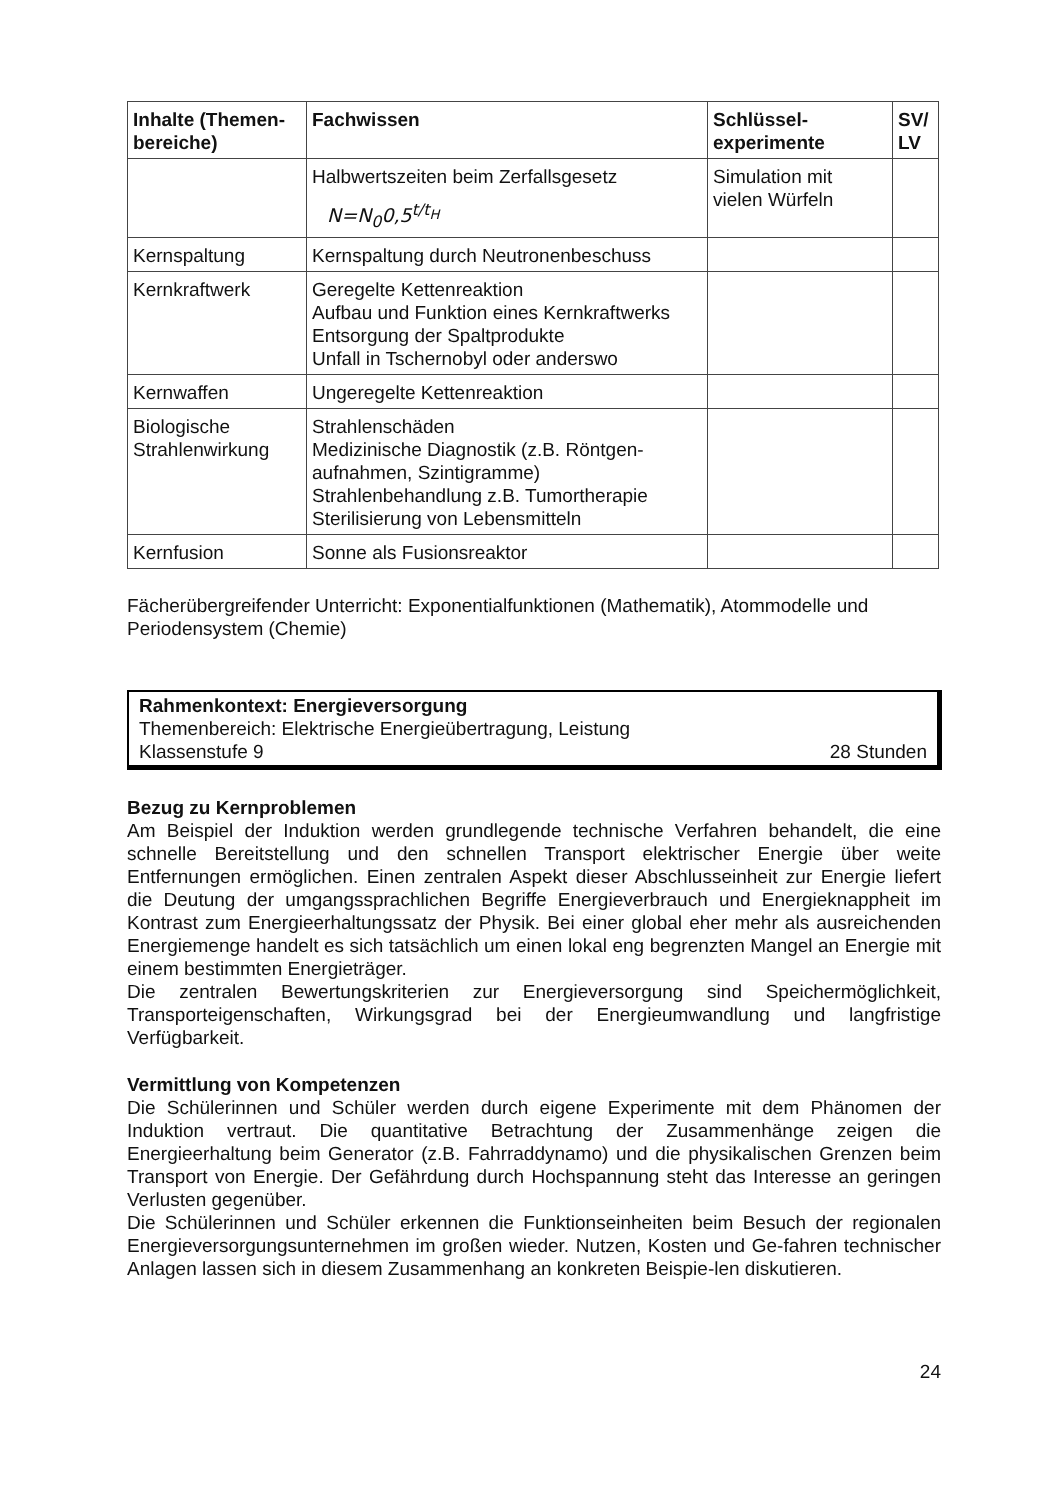| Inhalte (Themen-bereiche) | Fachwissen | Schlüssel-experimente | SV/ LV |
| --- | --- | --- | --- |
| | Halbwertszeiten beim Zerfallsgesetz N=N<sub>0</sub>0,5<sup>t/t<sub>H</sub></sup> | Simulation mit vielen Würfeln | |
| Kernspaltung | Kernspaltung durch Neutronenbeschuss | | |
| Kernkraftwerk | Geregelte Kettenreaktion Aufbau und Funktion eines Kernkraftwerks Entsorgung der Spaltprodukte Unfall in Tschernobyl oder anderswo | | |
| Kernwaffen | Ungeregelte Kettenreaktion | | |
| Biologische Strahlenwirkung | Strahlenschäden Medizinische Diagnostik (z.B. Röntgen-aufnahmen, Szintigramme) Strahlenbehandlung z.B. Tumortherapie Sterilisierung von Lebensmitteln | | |
| Kernfusion | Sonne als Fusionsreaktor | | |
Fächerübergreifender Unterricht: Exponentialfunktionen (Mathematik), Atommodelle und Periodensystem (Chemie)
Rahmenkontext: Energieversorgung
Themenbereich: Elektrische Energieübertragung, Leistung
Klassenstufe 9 28 Stunden
Bezug zu Kernproblemen
Am Beispiel der Induktion werden grundlegende technische Verfahren behandelt, die eine schnelle Bereitstellung und den schnellen Transport elektrischer Energie über weite Entfernungen ermöglichen. Einen zentralen Aspekt dieser Abschlusseinheit zur Energie liefert die Deutung der umgangssprachlichen Begriffe Energieverbrauch und Energieknappheit im Kontrast zum Energieerhaltungssatz der Physik. Bei einer global eher mehr als ausreichenden Energiemenge handelt es sich tatsächlich um einen lokal eng begrenzten Mangel an Energie mit einem bestimmten Energieträger.
Die zentralen Bewertungskriterien zur Energieversorgung sind Speichermöglichkeit, Transporteigenschaften, Wirkungsgrad bei der Energieumwandlung und langfristige Verfügbarkeit.
Vermittlung von Kompetenzen
Die Schülerinnen und Schüler werden durch eigene Experimente mit dem Phänomen der Induktion vertraut. Die quantitative Betrachtung der Zusammenhänge zeigen die Energieerhaltung beim Generator (z.B. Fahrraddynamo) und die physikalischen Grenzen beim Transport von Energie. Der Gefährdung durch Hochspannung steht das Interesse an geringen Verlusten gegenüber.
Die Schülerinnen und Schüler erkennen die Funktionseinheiten beim Besuch der regionalen Energieversorgungsunternehmen im großen wieder. Nutzen, Kosten und Ge-fahren technischer Anlagen lassen sich in diesem Zusammenhang an konkreten Beispie-len diskutieren.
24